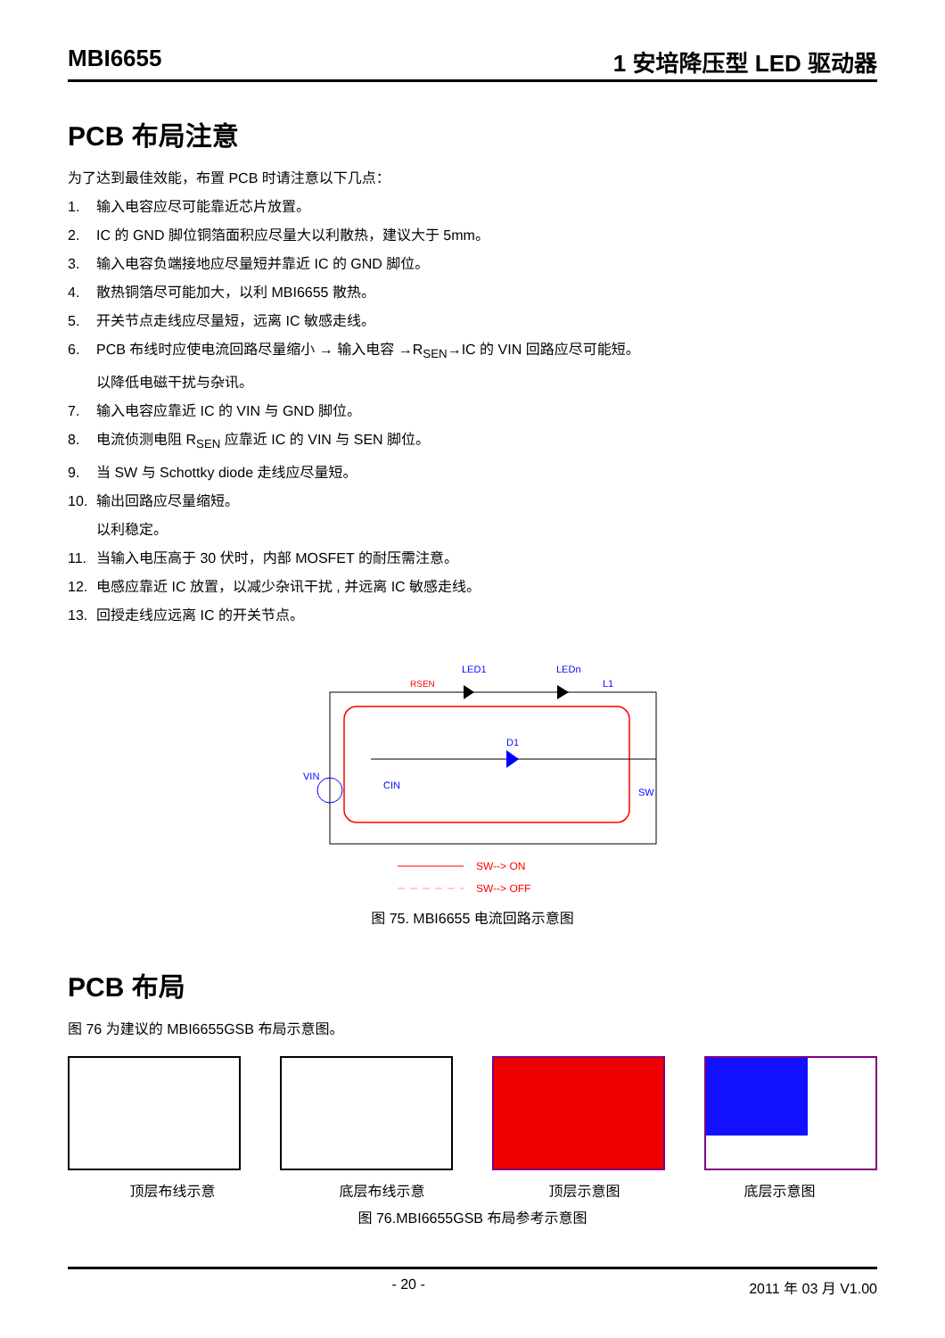MBI6655 1 安培降压型 LED 驱动器
PCB 布局注意
为了达到最佳效能，布置 PCB 时请注意以下几点：
1. 输入电容应尽可能靠近芯片放置。
2. IC 的 GND 脚位铜箔面积应尽量大以利散热，建议大于 5mm。
3. 输入电容负端接地应尽量短并靠近 IC 的 GND 脚位。
4. 散热铜箔尽可能加大，以利 MBI6655 散热。
5. 开关节点走线应尽量短，远离 IC 敏感走线。
6. PCB 布线时应使电流回路尽量缩小 → 输入电容 →R<sub>SEN</sub>→IC 的 VIN 回路应尽可能短。
以降低电磁干扰与杂讯。
7. 输入电容应靠近 IC 的 VIN 与 GND 脚位。
8. 电流侦测电阻 R<sub>SEN</sub> 应靠近 IC 的 VIN 与 SEN 脚位。
9. 当 SW 与 Schottky diode 走线应尽量短。
10. 输出回路应尽量缩短。
以利稳定。
11. 当输入电压高于 30 伏时，内部 MOSFET 的耐压需注意。
12. 电感应靠近 IC 放置，以减少杂讯干扰 , 并远离 IC 敏感走线。
13. 回授走线应远离 IC 的开关节点。
LED1
LEDn
RSEN
L1
D1
VIN
CIN
SW
SW--> ON
SW--> OFF
图 75. MBI6655 电流回路示意图
PCB 布局
图 76 为建议的 MBI6655GSB 布局示意图。
顶层布线示意 底层布线示意 顶层示意图 底层示意图
图 76.MBI6655GSB 布局参考示意图
- 20 - 2011 年 03 月 V1.00